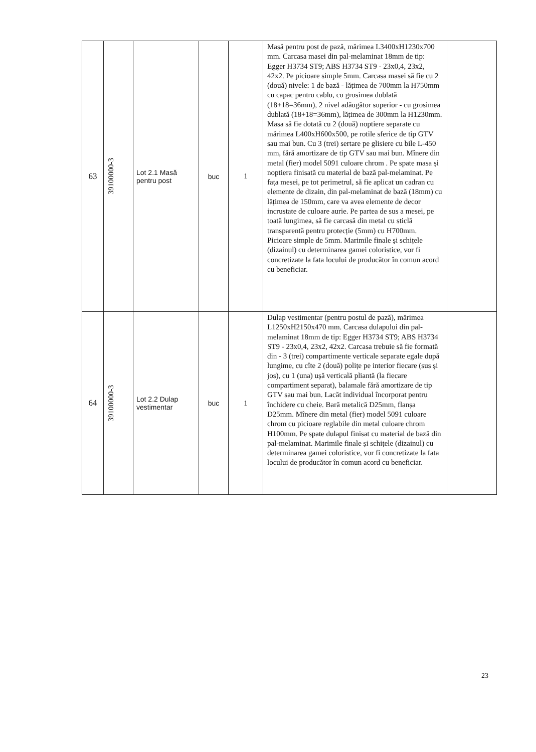| 63 | 39100000-3 | Lot 2.1 Masă pentru post | buc | 1 | Masă pentru post de pază, mărimea L3400xH1230x700 mm. Carcasa masei din pal-melaminat 18mm de tip: Egger H3734 ST9; ABS H3734 ST9 - 23x0,4, 23x2, 42x2. Pe picioare simple 5mm. Carcasa masei să fie cu 2 (două) nivele: 1 de bază - lățimea de 700mm la H750mm cu capac pentru cablu, cu grosimea dublată (18+18=36mm), 2 nivel adăugător superior - cu grosimea dublată (18+18=36mm), lățimea de 300mm la H1230mm. Masa să fie dotată cu 2 (două) noptiere separate cu mărimea L400xH600x500, pe rotile sferice de tip GTV sau mai bun. Cu 3 (trei) sertare pe glisiere cu bile L-450 mm, fără amortizare de tip GTV sau mai bun. Mînere din metal (fier) model 5091 culoare chrom . Pe spate masa și noptiera finisată cu material de bază pal-melaminat. Pe fața mesei, pe tot perimetrul, să fie aplicat un cadran cu elemente de dizain, din pal-melaminat de bază (18mm) cu lățimea de 150mm, care va avea elemente de decor incrustate de culoare aurie. Pe partea de sus a mesei, pe toată lungimea, să fie carcasă din metal cu sticlă transparentă pentru protecție (5mm) cu H700mm. Picioare simple de 5mm. Marimile finale și schițele (dizainul) cu determinarea gamei coloristice, vor fi concretizate la fata locului de producător în comun acord cu beneficiar. | |
| 64 | 39100000-3 | Lot 2.2 Dulap vestimentar | buc | 1 | Dulap vestimentar (pentru postul de pază), mărimea L1250xH2150x470 mm. Carcasa dulapului din pal-melaminat 18mm de tip: Egger H3734 ST9; ABS H3734 ST9 - 23x0,4, 23x2, 42x2. Carcasa trebuie să fie formată din - 3 (trei) compartimente verticale separate egale după lungime, cu cîte 2 (două) polițe pe interior fiecare (sus și jos), cu 1 (una) ușă verticală pliantă (la fiecare compartiment separat), balamale fără amortizare de tip GTV sau mai bun. Lacăt individual încorporat pentru închidere cu cheie. Bară metalică D25mm, flanșa D25mm. Mînere din metal (fier) model 5091 culoare chrom cu picioare reglabile din metal culoare chrom H100mm. Pe spate dulapul finisat cu material de bază din pal-melaminat. Marimile finale și schițele (dizainul) cu determinarea gamei coloristice, vor fi concretizate la fata locului de producător în comun acord cu beneficiar. | |
23